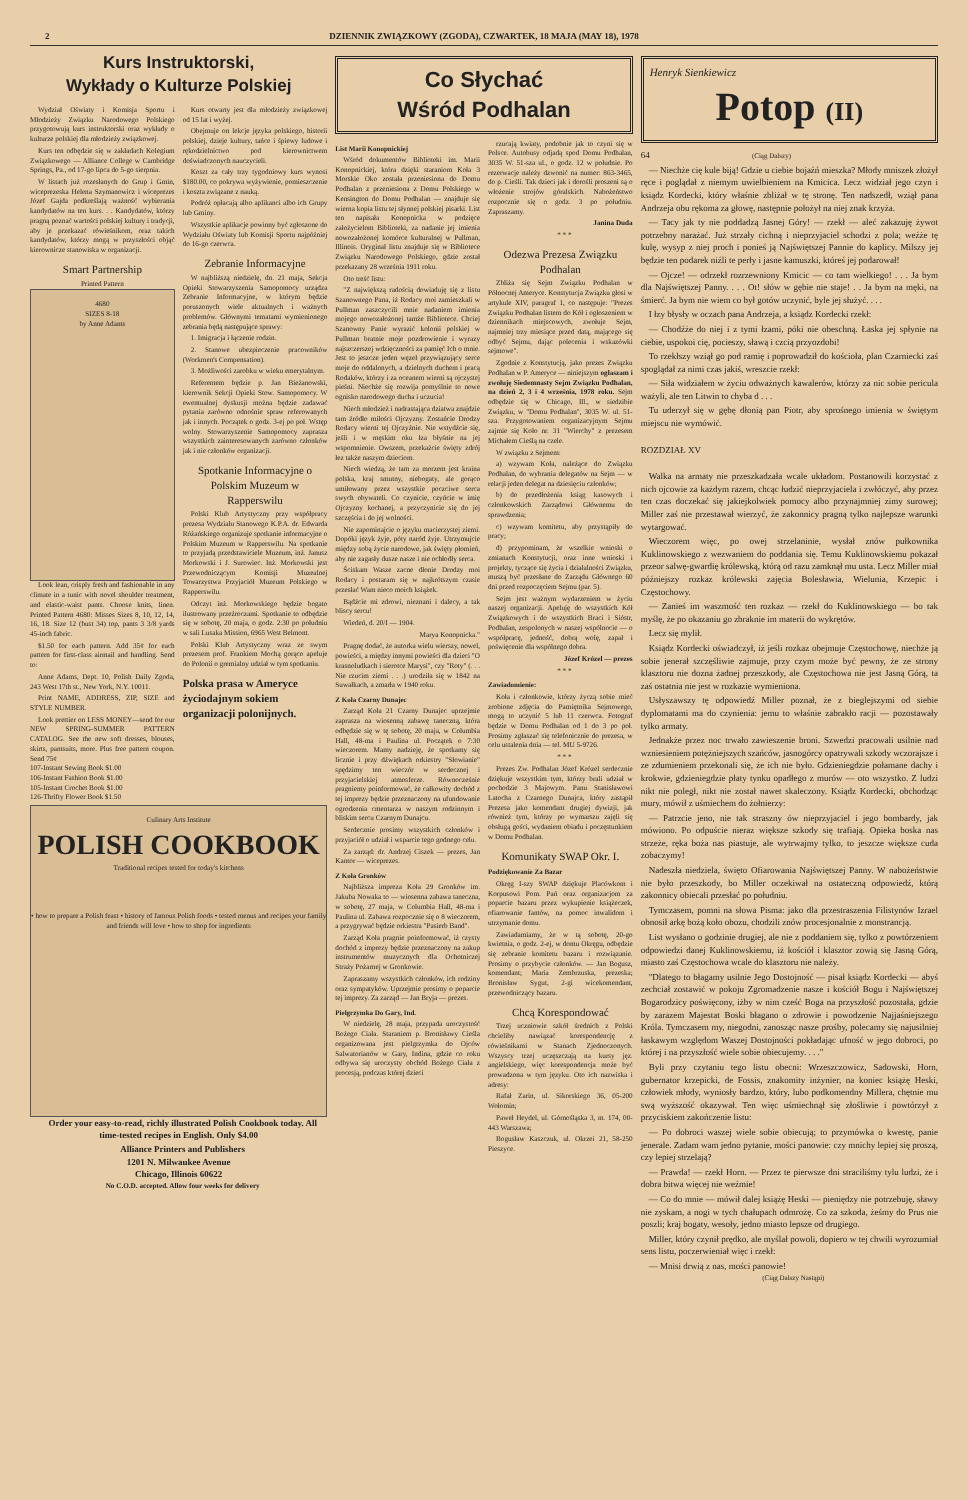2 DZIENNIK ZWIĄZKOWY (ZGODA), CZWARTEK, 18 MAJA (MAY 18), 1978
Kurs Instruktorski,
Wykłady o Kulturze Polskiej
Wydział Oświaty i Komisja Sportu i Młodzieży Związku Narodowego Polskiego przygotowują kurs instruktorski oraz wykłady o kulturze polskiej dla młodzieży związkowej.
Kurs ten odbędzie się w zakładach Kolegium Związkowego — Alliance College w Cambridge Springs, Pa., od 17-go lipca do 5-go sierpnia.
W listach już rozesłanych do Grup i Gmin, wiceprezeska Helena Szymanowicz i wiceprezes Józef Gajda podkreślają ważność wybierania kandydatów na ten kurs. . . Kandydatów, którzy pragną poznać wartości polskiej kultury i tradycji, aby je przekazać rówieśnikom, oraz takich kandydatów, którzy mogą w przyszłości objąć kierownicze stanowiska w organizacji.
Smart Partnership
Printed Pattern
4680
SIZES 8-18
by Anne Adams
Look lean, crisply fresh and fashionable in any climate in a tunic with novel shoulder treatment, and elastic-waist pants. Choose knits, linen. Printed Pattern 4680: Misses Sizes 8, 10, 12, 14, 16, 18. Size 12 (bust 34) top, pants 3 3/8 yards 45-inch fabric.
$1.50 for each pattern. Add 35¢ for each pattern for first-class airmail and handling. Send to:
Anne Adams, Dept. 10, Polish Daily Zgoda, 243 West 17th st., New York, N.Y. 10011.
Print NAME, ADDRESS, ZIP, SIZE and STYLE NUMBER.
Look prettier on LESS MONEY—send for our NEW SPRING-SUMMER PATTERN CATALOG. See the new soft dresses, blouses, skirts, pantsuits, more. Plus free pattern coupon. Send 75¢
107-Instant Sewing Book $1.00
106-Instant Fashion Book $1.00
105-Instant Crochet Book $1.00
126-Thrifty Flower Book $1.50
Kurs otwarty jest dla młodzieży związkowej od 15 lat i wyżej.
Obejmuje on lekcje języka polskiego, historii polskiej, dzieje kultury, tańce i śpiewy ludowe i rękodzielnictwo pod kierownictwem doświadczonych nauczycieli.
Koszt za cały trzy tygodniowy kurs wynosi $180.00, co pokrywa wyżywienie, pomieszczenie i koszta związane z nauką.
Podróż opłacają albo aplikanci albo ich Grupy lub Gminy.
Wszystkie aplikacje powinny być zgłoszone do Wydziału Oświaty lub Komisji Sportu najpóźniej do 16-go czerwca.
Zebranie Informacyjne
W najbliższą niedzielę, dn. 21 maja, Sekcja Opieki Stowarzyszenia Samopomocy urządza Zebranie Informacyjne, w którym będzie poruszonych wiele aktualnych i ważnych problemów. Głównymi tematami wymienionego zebrania będą następujące sprawy:
1. Imigracja i łączenie rodzin.
2. Stanowe ubezpieczenie pracowników (Workmen's Compensation).
3. Możliwości zarobku w wieku emerytalnym.
Referentem będzie p. Jan Bieżanowski, kierownik Sekcji Opieki Stow. Samopomocy. W ewentualnej dyskusji można będzie zadawać pytania zarówno odnośnie spraw referowanych jak i innych. Początek o godz. 3-ej po poł. Wstęp wolny. Stowarzyszenie Samopomocy zaprasza wszystkich zainteresowanych zarówno członków jak i nie członków organizacji.
Spotkanie Informacyjne o Polskim Muzeum w Rapperswilu
Polski Klub Artystyczny przy współpracy prezesa Wydziału Stanowego K.P.A. dr. Edwarda Różańskiego organizuje spotkanie informacyjne o Polskim Muzeum w Rapperswilu. Na spotkanie to przyjadą przedstawiciele Muzeum, inż. Janusz Morkowski i J. Surowiec. Inż. Morkowski jest Przewodniczącym Komisji Muzealnej Towarzystwa Przyjaciół Muzeum Polskiego w Rapperswilu.
Odczyt inż. Morkowskiego będzie bogato ilustrowany przeźroczami. Spotkanie to odbędzie się w sobotę, 20 maja, o godz. 2:30 po południu w sali Lusaka Mission, 6965 West Belmont.
Polski Klub Artystyczny wraz ze swym prezesem prof. Frankiem Mochą gorąco apeluje do Polonii o gremialny udział w tym spotkaniu.
Polska prasa w Ameryce życiodajnym sokiem organizacji polonijnych.
Culinary Arts Institute
POLISH COOKBOOK
Traditional recipes tested for today's kitchens
• how to prepare a Polish feast • history of famous Polish foods • tested menus and recipes your family and friends will love • how to shop for ingredients
Order your easy-to-read, richly illustrated Polish Cookbook today. All time-tested recipes in English. Only $4.00
Alliance Printers and Publishers
1201 N. Milwaukee Avenue
Chicago, Illinois 60622
No C.O.D. accepted. Allow four weeks for delivery
Co Słychać
Wśród Podhalan
List Marii Konopnickiej
Wśród dokumentów Biblioteki im. Marii Konopnickiej, która dzięki staraniom Koła 3 Morskie Oko została przeniesiona do Domu Podhalan z przeniesiona z Domu Polskiego w Kensington do Domu Podhalan — znajduje się wierna kopia listu tej słynnej polskiej pisarki. List ten napisała Konopnicka w podzięce założycielom Biblioteki, za nadanie jej imienia nowozałożonej komórce kulturalnej w Pullman, Illinois. Oryginał listu znajduje się w Bibliotece Związku Narodowego Polskiego, gdzie został przekazany 28 września 1911 roku.
Oto treść listu:
"Z największą radością dowiaduję się z listu Szanownego Pana, iż Rodacy moi zamieszkali w Pullman zaszczycili mnie nadaniem imienia mojego nowozałożonej tamże Bibliotece. Chciej Szanowny Panie wyrazić kolonii polskiej w Pullman bratnie moje pozdrowienie i wyrazy najszczerszej wdzięczności za pamięć Ich o mnie. Jest to jeszcze jeden węzeł przywiązujący serce moje do oddalonych, a dzielnych duchem i pracą Rodaków, którzy i za oceanem wierni są ojczystej pieśni. Niechże się rozwija pomyślnie to nowe ognisko narodowego ducha i uczucia!
Niech młodzież i nadrastająca dziatwa znajdzie tam źródło miłości Ojczyzny. Zostańcie Drodzy Rodacy wierni tej Ojczyźnie. Nie wstydźcie się, jeśli i w męskim oku łza błyśnie na jej wspomnienie. Owszem, przekażcie święty zdrój łez także naszym dzieciom.
Niech wiedzą, że tam za morzem jest kraina polska, kraj smutny, niebogaty, ale gorąco umiłowany przez wszystkie poczciwe serca swych obywateli. Co czynicie, czyńcie w imię Ojczyzny kochanej, a przyczynicie się do jej szczęścia i do jej wolności.
Nie zapominajcie o języku macierzystej ziemi. Dopóki język żyje, póty naród żyje. Utrzymujcie między sobą życie narodowe, jak święty płomień, aby nie zagasły dusze nasze i nie ochłodły serca.
Ściskam Wasze zacne dłonie Drodzy moi Rodacy i postaram się w najkrótszym czasie przesłać Wam nieco moich książek.
Bądźcie mi zdrowi, nieznani i dalecy, a tak bliscy sercu!
Wiedeń, d. 20/I — 1904.
Marya Konopnicka."
Pragnę dodać, że autorka wielu wierszy, nowel, powieści, a między innymi powieści dla dzieci "O krasnoludkach i sierotce Marysi", czy "Roty" (. . . Nie rzucim ziemi . . .) urodziła się w 1842 na Suwałkach, a zmarła w 1940 roku.
Z Koła Czarny Dunajec
Zarząd Koła 21 Czarny Dunajec uprzejmie zaprasza na wiosenną zabawę taneczną, która odbędzie się w tę sobotę, 20 maja, w Columbia Hall, 48-ma i Paulina ul. Początek o 7:30 wieczorem. Mamy nadzieję, że spotkamy się licznie i przy dźwiękach orkiestry "Słowianie" spędzimy ten wieczór w serdecznej i przyjacielskiej atmosferze. Równocześnie pragniemy poinformować, że całkowity dochód z tej imprezy będzie przeznaczony na ufundowanie ogrodzenia cmentarza w naszym rodzinnym i bliskim sercu Czarnym Dunajcu.
Serdecznie prosimy wszystkich członków i przyjaciół o udział i wsparcie tego godnego celu.
Za zarząd: dr. Andrzej Ciszek — prezes, Jan Kantor — wiceprezes.
Z Koła Gronków
Najbliższa impreza Koła 29 Gronków im. Jakuba Nowaka to — wiosenna zabawa taneczna, w sobotę, 27 maja, w Columbia Hall, 48-ma i Paulina ul. Zabawa rozpocznie się o 8 wieczorem, a przygrywać będzie orkiestra "Pasierb Band".
Zarząd Koła pragnie poinformować, iż czysty dochód z imprezy będzie przeznaczony na zakup instrumentów muzycznych dla Ochotniczej Straży Pożarnej w Gronkowie.
Zapraszamy wszystkich członków, ich rodziny oraz sympatyków. Uprzejmie prosimy o poparcie tej imprezy. Za zarząd — Jan Bryja — prezes.
Pielgrzymka Do Gary, Ind.
W niedzielę, 28 maja, przypada uroczystość Bożego Ciała. Staraniem p. Bronisławy Cieśla organizowana jest pielgrzymka do Ojców Salwatorianów w Gary, Indina, gdzie co roku odbywa się uroczysty obchód Bożego Ciała z procesją, podczas której dzieci
rzucają kwiaty, podobnie jak to czyni się w Polsce. Autobusy odjadą spod Domu Podhalan, 3035 W. 51-sza ul., o godz. 12 w południe. Po rezerwacje należy dzwonić na numer: 863-3465, do p. Cieśli. Tak dzieci jak i dorośli proszeni są o włożenie strojów góralskich. Nabożeństwo rozpocznie się o godz. 3 po południu. Zapraszamy.
Janina Duda
* * *
Odezwa Prezesa Związku Podhalan
Zbliża się Sejm Związku Podhalan w Północnej Ameryce. Konstytucja Związku głosi w artykule XIV, paragraf 1, co następuje: "Prezes Związku Podhalan listem do Kół i ogłoszeniem w dziennikach miejscowych, zwołuje Sejm, najmniej trzy miesiące przed datą, mającego się odbyć Sejmu, dając polecenia i wskazówki sejmowe".
Zgodnie z Konstytucją, jako prezes Związku Podhalan w P. Ameryce — niniejszym ogłaszam i zwołuję Siedemnasty Sejm Związku Podhalan, na dzień 2, 3 i 4 września, 1978 roku. Sejm odbędzie się w Chicago, Ill., w siedzibie Związku, w "Domu Podhalan", 3035 W. ul. 51-sza. Przygotowaniem organizacyjnym Sejmu zajmie się Koło nr. 31 "Wierchy" z prezesem Michałem Cieślą na czele.
W związku z Sejmem:
a) wzywam Koła, należące do Związku Podhalan, do wybrania delegatów na Sejm — w relacji jeden delegat na dziesięciu członków;
b) do przedłożenia ksiąg kasowych i członkowskich Zarządowi Głównemu do sprawdzenia;
c) wzywam komitetu, aby przystąpiły do pracy;
d) przypominam, że wszelkie wnioski o zmianach Konstytucji, oraz inne wnioski i projekty, tyczące się życia i działalności Związku, muszą być przesłane do Zarządu Głównego 60 dni przed rozpoczęciem Sejmu (par. 5).
Sejm jest ważnym wydarzeniem w życiu naszej organizacji. Apeluję do wszystkich Kół Związkowych i do wszystkich Braci i Sióstr, Podhalan, zespolonych w naszej wspólnocie — o współpracę, jedność, dobrą wolę, zapał i poświęcenie dla wspólnego dobra.
Józef Krózel — prezes
* * *
Zawiadomienie:
Koła i członkowie, którzy życzą sobie mieć zrobione zdjęcia do Pamiętnika Sejmowego, mogą to uczynić 5 lub 11 czerwca. Fotograf będzie w Domu Podhalan od 1 do 3 po poł. Prosimy zgłaszać się telefonicznie do prezesa, w celu ustalenia dnia — tel. MU 5-9726.
* * *
Prezes Zw. Podhalan Józef Krózel serdecznie dziękuje wszystkim tym, którzy brali udział w pochodzie 3 Majowym. Panu Stanisławowi Latocha z Czarnego Dunajca, który zastąpił Prezesa jako komendant drugiej dywizji, jak również tym, którzy po wymarszu zajęli się obsługą gości, wydaniem obiadu i poczęstunkiem w Domu Podhalan.
Komunikaty SWAP Okr. I.
Podziękowanie Za Bazar
Okręg I-szy SWAP dziękuje Placówkom i Korpusowi Pom. Pań oraz organizacjom za poparcie bazaru przez wykupienie książeczek, ofiarowanie fantów, na pomoc inwalidom i utrzymanie domu.
Zawiadamiamy, że w tą sobotę, 20-go kwietnia, o godz. 2-ej, w domu Okręgu, odbędzie się zebranie komitetu bazaru i rozwiązanie. Prosimy o przybycie członków. — Jan Bogusz, komendant; Maria Zembrzuska, prezeska; Bronisław Sygut, 2-gi wicekomendant, przewodniczący bazaru.
Chcą Korespondować
Trzej uczniowie szkół średnich z Polski chcieliby nawiązać korespondencję z rówieśnikami w Stanach Zjednoczonych. Wszyscy trzej uczęszczają na kursy jęz. angielskiego, więc korespondencja może być prowadzona w tym języku. Oto ich nazwiska i adresy:
Rafał Zarin, ul. Sikorskiego 36, 05-200 Wołomin;
Paweł Heydel, ul. Górnośląska 3, m. 174, 00-443 Warszawa;
Bogusław Kaszczuk, ul. Okrzei 21, 58-250 Pieszyce.
Henryk Sienkiewicz
Potop (II)
64 (Ciąg Dalszy)
— Niechże cię kule biją! Gdzie u ciebie bojaźń mieszka? Młody mniszek złożył ręce i poglądał z niemym uwielbieniem na Kmicica. Lecz widział jego czyn i ksiądz Kordecki, który właśnie zbliżał w tę stronę. Ten nadszedł, wziął pana Andrzeja obu rękoma za głowę, następnie położył na niej znak krzyża.
— Tacy jak ty nie poddadzą Jasnej Góry! — rzekł — aleć zakazuję żywot potrzebny narażać. Już strzały cichną i nieprzyjaciel schodzi z pola; weźże tę kulę, wysyp z niej proch i ponieś ją Najświętszej Pannie do kaplicy. Milszy jej będzie ten podarek niźli te perły i jasne kamuszki, któreś jej podarował!
— Ojcze! — odrzekł rozrzewniony Kmicic — co tam wielkiego! . . . Ja bym dla Najświętszej Panny. . . . Ot! słów w gębie nie staje! . . Ja bym na męki, na śmierć. Ja bym nie wiem co był gotów uczynić, byle jej służyć. . . .
I łzy błysły w oczach pana Andrzeja, a ksiądz Kordecki rzekł:
— Chodźże do niej i z tymi łzami, póki nie obeschną. Łaska jej spłynie na ciebie, uspokoi cię, pocieszy, sławą i czcią przyozdobi!
To rzekłszy wziął go pod ramię i poprowadził do kościoła, plan Czarniecki zaś spoglądał za nimi czas jakiś, wreszcie rzekł:
— Siła widziałem w życiu odważnych kawalerów, którzy za nic sobie pericula ważyli, ale ten Litwin to chyba d . . .
Tu uderzył się w gębę dłonią pan Piotr, aby sprośnego imienia w świętym miejscu nie wymówić.
ROZDZIAŁ XV
Walka na armaty nie przeszkadzała wcale układom. Postanowili korzystać z nich ojcowie za każdym razem, chcąc łudzić nieprzyjaciela i zwłóczyć, aby przez ten czas doczekać się jakiejkolwiek pomocy albo przynajmniej zimy surowej; Miller zaś nie przestawał wierzyć, że zakonnicy pragną tylko najlepsze warunki wytargować.
Wieczorem więc, po owej strzelaninie, wysłał znów pułkownika Kuklinowskiego z wezwaniem do poddania się. Temu Kuklinowskiemu pokazał przeor salwę-gwardię królewską, którą od razu zamknął mu usta. Lecz Miller miał późniejszy rozkaz królewski zajęcia Bolesławia, Wielunia, Krzepic i Częstochowy.
— Zanieś im waszmość ten rozkaz — rzekł do Kuklinowskiego — bo tak myślę, że po okazaniu go zbraknie im materii do wykrętów.
Lecz się mylił.
Ksiądz Kordecki oświadczył, iż jeśli rozkaz obejmuje Częstochowę, niechże ją sobie jenerał szczęśliwie zajmuje, przy czym może być pewny, że ze strony klasztoru nie dozna żadnej przeszkody, ale Częstochowa nie jest Jasną Górą, ta zaś ostatnia nie jest w rozkazie wymieniona.
Usłyszawszy tę odpowiedź Miller poznał, że z bieglejszymi od siebie dyplomatami ma do czynienia: jemu to właśnie zabrakło racji — pozostawały tylko armaty.
Jednakże przez noc trwało zawieszenie broni. Szwedzi pracowali usilnie nad wzniesieniem potężniejszych szańców, jasnogórcy opatrywali szkody wczorajsze i ze zdumieniem przekonali się, że ich nie było. Gdzieniegdzie połamane dachy i krokwie, gdzieniegdzie płaty tynku opadłego z murów — oto wszystko. Z ludzi nikt nie poległ, nikt nie został nawet skaleczony. Ksiądz Kordecki, obchodząc mury, mówił z uśmiechem do żołnierzy:
— Patrzcie jeno, nie tak straszny ów nieprzyjaciel i jego bombardy, jak mówiono. Po odpuście nieraz większe szkody się trafiają. Opieka boska nas strzeże, ręka boża nas piastuje, ale wytrwajmy tylko, to jeszcze większe cuda zobaczymy!
Nadeszła niedziela, święto Ofiarowania Najświętszej Panny. W nabożeństwie nie było przeszkody, bo Miller oczekiwał na ostateczną odpowiedź, którą zakonnicy obiecali przesłać po południu.
Tymczasem, pomni na słowa Pisma: jako dla przestraszenia Filistynów Izrael obnosił arkę bożą koło obozu, chodzili znów procesjonalnie z monstrancją.
List wysłano o godzinie drugiej, ale nie z poddaniem się, tylko z powtórzeniem odpowiedzi danej Kuklinowskiemu, iż kościół i klasztor zowią się Jasną Górą, miasto zaś Częstochowa wcale do klasztoru nie należy.
"Dlatego to błagamy usilnie Jego Dostojność — pisał ksiądz Kordecki — abyś zechciał zostawić w pokoju Zgromadzenie nasze i kościół Bogu i Najświętszej Bogarodzicy poświęcony, iżby w nim cześć Boga na przyszłość pozostała, gdzie by zarazem Majestat Boski błagano o zdrowie i powodzenie Najjaśniejszego Króla. Tymczasem my, niegodni, zanosząc nasze prośby, polecamy się najusilniej łaskawym względom Waszej Dostojności pokładając ufność w jego dobroci, po której i na przyszłość wiele sobie obiecujemy. . . ."
Byli przy czytaniu tego listu obecni: Wrzeszczowicz, Sadowski, Horn, gubernator krzepicki, de Fossis, znakomity inżynier, na koniec książę Heski, człowiek młody, wyniosły bardzo, który, lubo podkomendny Millera, chętnie mu swą wyższość okazywał. Ten więc uśmiechnął się złośliwie i powtórzył z przyciskiem zakończenie listu:
— Po dobroci waszej wiele sobie obiecują; to przymówka o kwestę, panie jenerale. Zadam wam jedno pytanie, mości panowie: czy mnichy lepiej się proszą, czy lepiej strzelają?
— Prawda! — rzekł Horn. — Przez te pierwsze dni straciliśmy tylu ludzi, że i dobra bitwa więcej nie weźmie!
— Co do mnie — mówił dalej książę Heski — pieniędzy nie potrzebuję, sławy nie zyskam, a nogi w tych chałupach odmrożę. Co za szkoda, żeśmy do Prus nie poszli; kraj bogaty, wesoły, jedno miasto lepsze od drugiego.
Miller, który czynił prędko, ale myślał powoli, dopiero w tej chwili wyrozumiał sens listu, poczerwieniał więc i rzekł:
— Mnisi drwią z nas, mości panowie!
(Ciąg Dalszy Nastąpi)